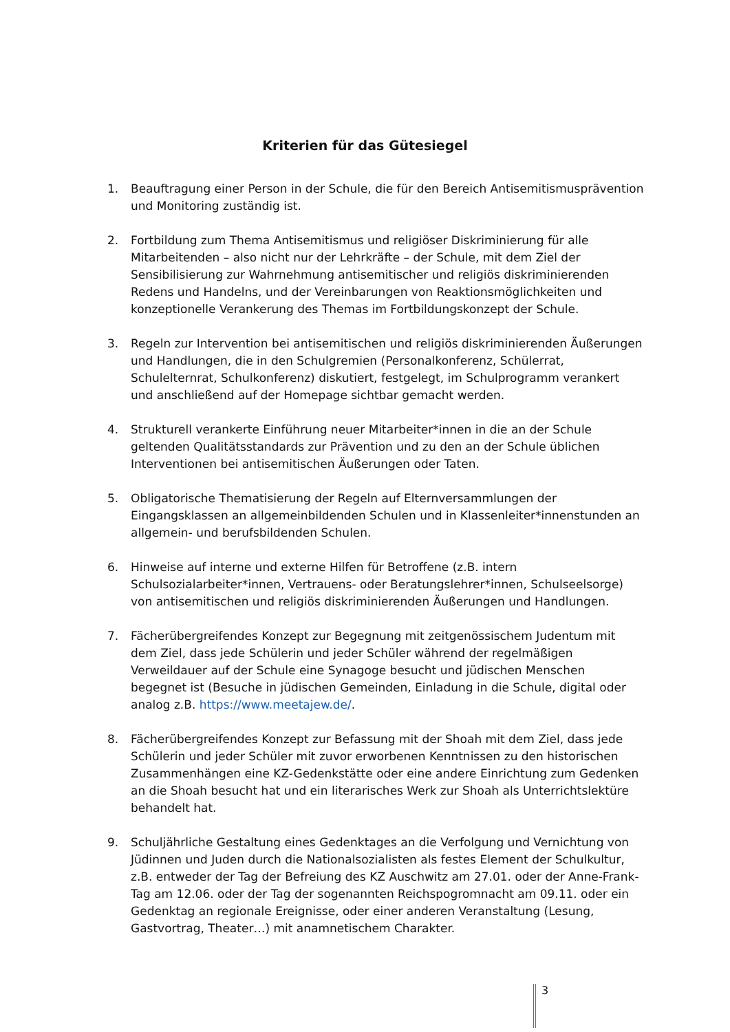Kriterien für das Gütesiegel
1. Beauftragung einer Person in der Schule, die für den Bereich Antisemitismusprävention und Monitoring zuständig ist.
2. Fortbildung zum Thema Antisemitismus und religiöser Diskriminierung für alle Mitarbeitenden – also nicht nur der Lehrkräfte – der Schule, mit dem Ziel der Sensibilisierung zur Wahrnehmung antisemitischer und religiös diskriminierenden Redens und Handelns, und der Vereinbarungen von Reaktionsmöglichkeiten und konzeptionelle Verankerung des Themas im Fortbildungskonzept der Schule.
3. Regeln zur Intervention bei antisemitischen und religiös diskriminierenden Äußerungen und Handlungen, die in den Schulgremien (Personalkonferenz, Schülerrat, Schulelternrat, Schulkonferenz) diskutiert, festgelegt, im Schulprogramm verankert und anschließend auf der Homepage sichtbar gemacht werden.
4. Strukturell verankerte Einführung neuer Mitarbeiter*innen in die an der Schule geltenden Qualitätsstandards zur Prävention und zu den an der Schule üblichen Interventionen bei antisemitischen Äußerungen oder Taten.
5. Obligatorische Thematisierung der Regeln auf Elternversammlungen der Eingangsklassen an allgemeinbildenden Schulen und in Klassenleiter*innenstunden an allgemein- und berufsbildenden Schulen.
6. Hinweise auf interne und externe Hilfen für Betroffene (z.B. intern Schulsozialarbeiter*innen, Vertrauens- oder Beratungslehrer*innen, Schulseelsorge) von antisemitischen und religiös diskriminierenden Äußerungen und Handlungen.
7. Fächerübergreifendes Konzept zur Begegnung mit zeitgenössischem Judentum mit dem Ziel, dass jede Schülerin und jeder Schüler während der regelmäßigen Verweildauer auf der Schule eine Synagoge besucht und jüdischen Menschen begegnet ist (Besuche in jüdischen Gemeinden, Einladung in die Schule, digital oder analog z.B. https://www.meetajew.de/.
8. Fächerübergreifendes Konzept zur Befassung mit der Shoah mit dem Ziel, dass jede Schülerin und jeder Schüler mit zuvor erworbenen Kenntnissen zu den historischen Zusammenhängen eine KZ-Gedenkstätte oder eine andere Einrichtung zum Gedenken an die Shoah besucht hat und ein literarisches Werk zur Shoah als Unterrichtslektüre behandelt hat.
9. Schuljährliche Gestaltung eines Gedenktages an die Verfolgung und Vernichtung von Jüdinnen und Juden durch die Nationalsozialisten als festes Element der Schulkultur, z.B. entweder der Tag der Befreiung des KZ Auschwitz am 27.01. oder der Anne-Frank-Tag am 12.06. oder der Tag der sogenannten Reichspogromnacht am 09.11. oder ein Gedenktag an regionale Ereignisse, oder einer anderen Veranstaltung (Lesung, Gastvortrag, Theater…) mit anamnetischem Charakter.
3